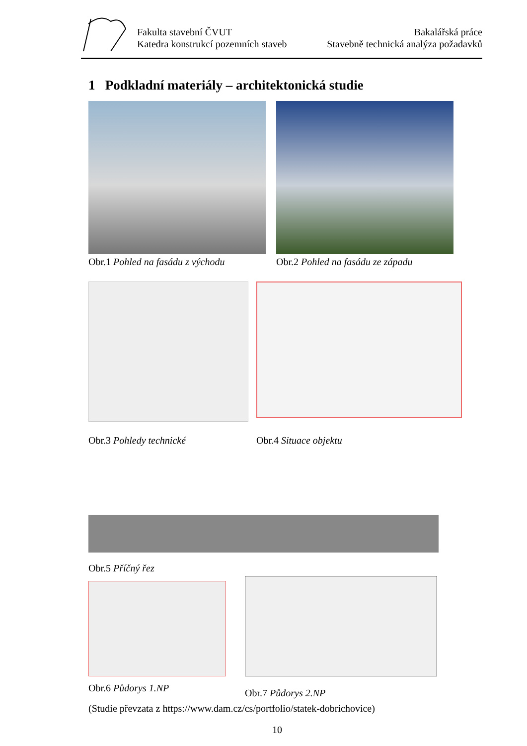Fakulta stavební ČVUT
Katedra konstrukcí pozemních staveb
Bakalářská práce
Stavebně technická analýza požadavků
1 Podkladní materiály – architektonická studie
Obr.1 Pohled na fasádu z východu Obr.2 Pohled na fasádu ze západu
Obr.3 Pohledy technické
Obr.4 Situace objektu
Obr.5 Příčný řez
Obr.6 Půdorys 1.NP
Obr.7 Půdorys 2.NP
(Studie převzata z https://www.dam.cz/cs/portfolio/statek-dobrichovice)
10